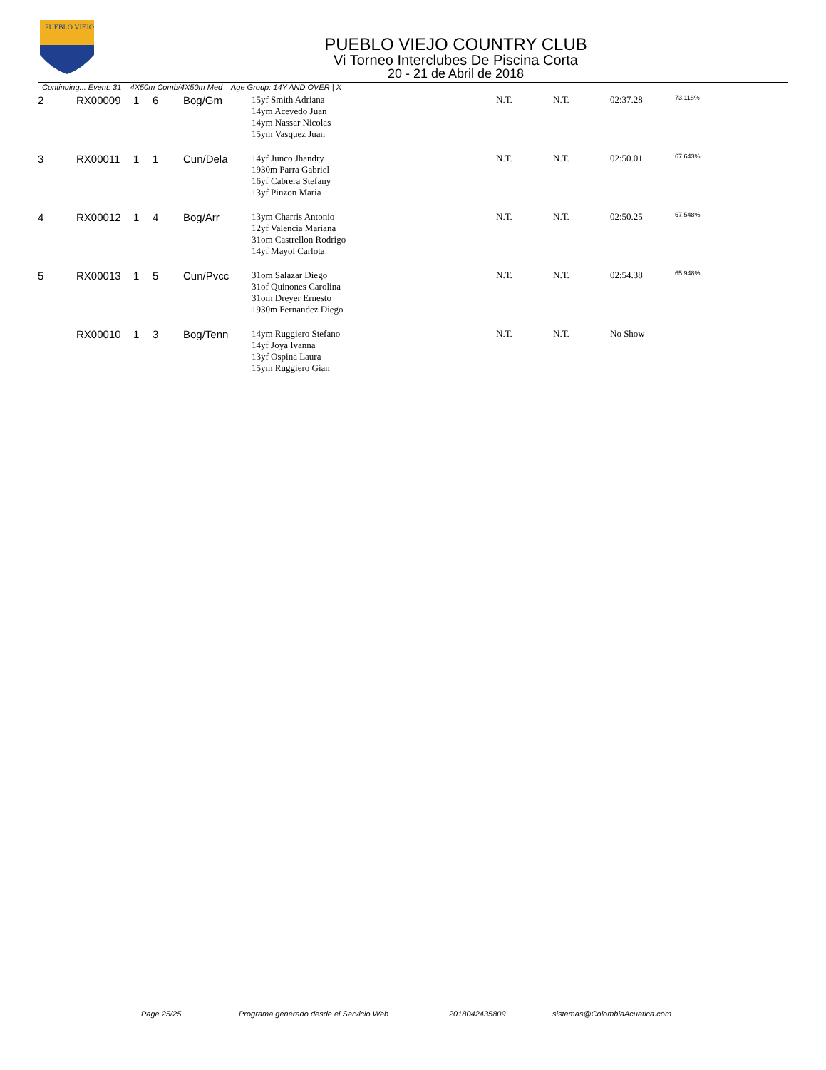PUEBLO VIEJO
PUEBLO VIEJO COUNTRY CLUB
Vi Torneo Interclubes De Piscina Corta
20 - 21 de Abril de 2018
Continuing... Event: 31 4X50m Comb/4X50m Med Age Group: 14Y AND OVER | X
| 2 | RX00009 | 1 | 6 | Bog/Gm | 15yf Smith Adriana 14ym Acevedo Juan 14ym Nassar Nicolas 15ym Vasquez Juan | N.T. | N.T. | 02:37.28 | 73.118% |
| 3 | RX00011 | 1 | 1 | Cun/Dela | 14yf Junco Jhandry 1930m Parra Gabriel 16yf Cabrera Stefany 13yf Pinzon Maria | N.T. | N.T. | 02:50.01 | 67.643% |
| 4 | RX00012 | 1 | 4 | Bog/Arr | 13ym Charris Antonio 12yf Valencia Mariana 31om Castrellon Rodrigo 14yf Mayol Carlota | N.T. | N.T. | 02:50.25 | 67.548% |
| 5 | RX00013 | 1 | 5 | Cun/Pvcc | 31om Salazar Diego 31of Quinones Carolina 31om Dreyer Ernesto 1930m Fernandez Diego | N.T. | N.T. | 02:54.38 | 65.948% |
| | RX00010 | 1 | 3 | Bog/Tenn | 14ym Ruggiero Stefano 14yf Joya Ivanna 13yf Ospina Laura 15ym Ruggiero Gian | N.T. | N.T. | No Show | |
Page 25/25 Programa generado desde el Servicio Web 2018042435809 sistemas@ColombiaAcuatica.com